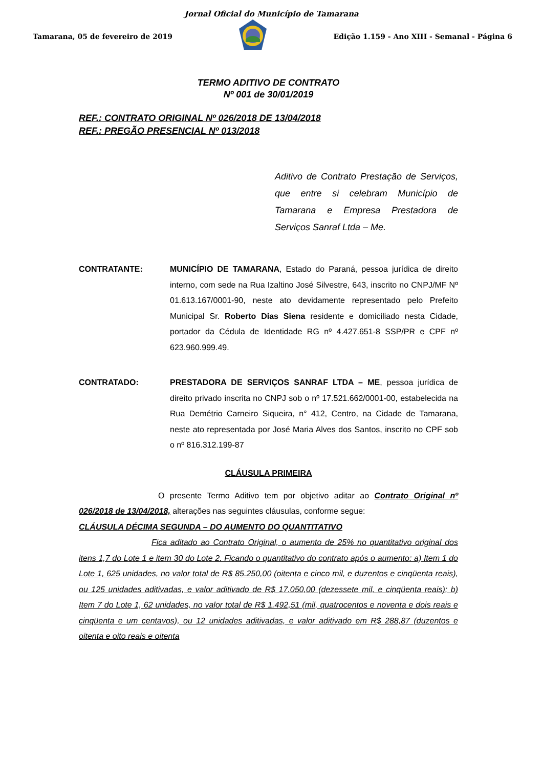Jornal Oficial do Município de Tamarana
Tamarana, 05 de fevereiro de 2019 Edição 1.159 - Ano XIII - Semanal - Página 6
TERMO ADITIVO DE CONTRATO
Nº 001 de 30/01/2019
REF.: CONTRATO ORIGINAL Nº 026/2018 DE 13/04/2018
REF.: PREGÃO PRESENCIAL Nº 013/2018
Aditivo de Contrato Prestação de Serviços, que entre si celebram Município de Tamarana e Empresa Prestadora de Serviços Sanraf Ltda – Me.
CONTRATANTE: MUNICÍPIO DE TAMARANA, Estado do Paraná, pessoa jurídica de direito interno, com sede na Rua Izaltino José Silvestre, 643, inscrito no CNPJ/MF Nº 01.613.167/0001-90, neste ato devidamente representado pelo Prefeito Municipal Sr. Roberto Dias Siena residente e domiciliado nesta Cidade, portador da Cédula de Identidade RG nº 4.427.651-8 SSP/PR e CPF nº 623.960.999.49.
CONTRATADO: PRESTADORA DE SERVIÇOS SANRAF LTDA – ME, pessoa jurídica de direito privado inscrita no CNPJ sob o nº 17.521.662/0001-00, estabelecida na Rua Demétrio Carneiro Siqueira, n° 412, Centro, na Cidade de Tamarana, neste ato representada por José Maria Alves dos Santos, inscrito no CPF sob o nº 816.312.199-87
CLÁUSULA PRIMEIRA
O presente Termo Aditivo tem por objetivo aditar ao Contrato Original nº 026/2018 de 13/04/2018, alterações nas seguintes cláusulas, conforme segue:
CLÁUSULA DÉCIMA SEGUNDA – DO AUMENTO DO QUANTITATIVO
Fica aditado ao Contrato Original, o aumento de 25% no quantitativo original dos itens 1,7 do Lote 1 e item 30 do Lote 2. Ficando o quantitativo do contrato após o aumento: a) Item 1 do Lote 1, 625 unidades, no valor total de R$ 85.250,00 (oitenta e cinco mil, e duzentos e cinqüenta reais), ou 125 unidades aditivadas, e valor aditivado de R$ 17.050,00 (dezessete mil, e cinqüenta reais); b) Item 7 do Lote 1, 62 unidades, no valor total de R$ 1.492,51 (mil, quatrocentos e noventa e dois reais e cinqüenta e um centavos), ou 12 unidades aditivadas, e valor aditivado em R$ 288,87 (duzentos e oitenta e oito reais e oitenta